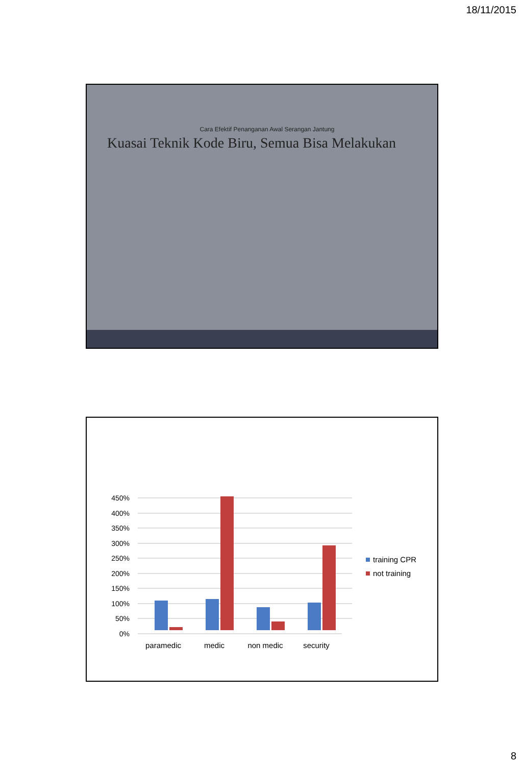18/11/2015
Cara Efektif Penanganan Awal Serangan Jantung
Kuasai Teknik Kode Biru, Semua Bisa Melakukan
0%
50%
100%
150%
200%
250%
300%
350%
400%
450%
paramedic
medic
non medic
security
training CPR
not training
8